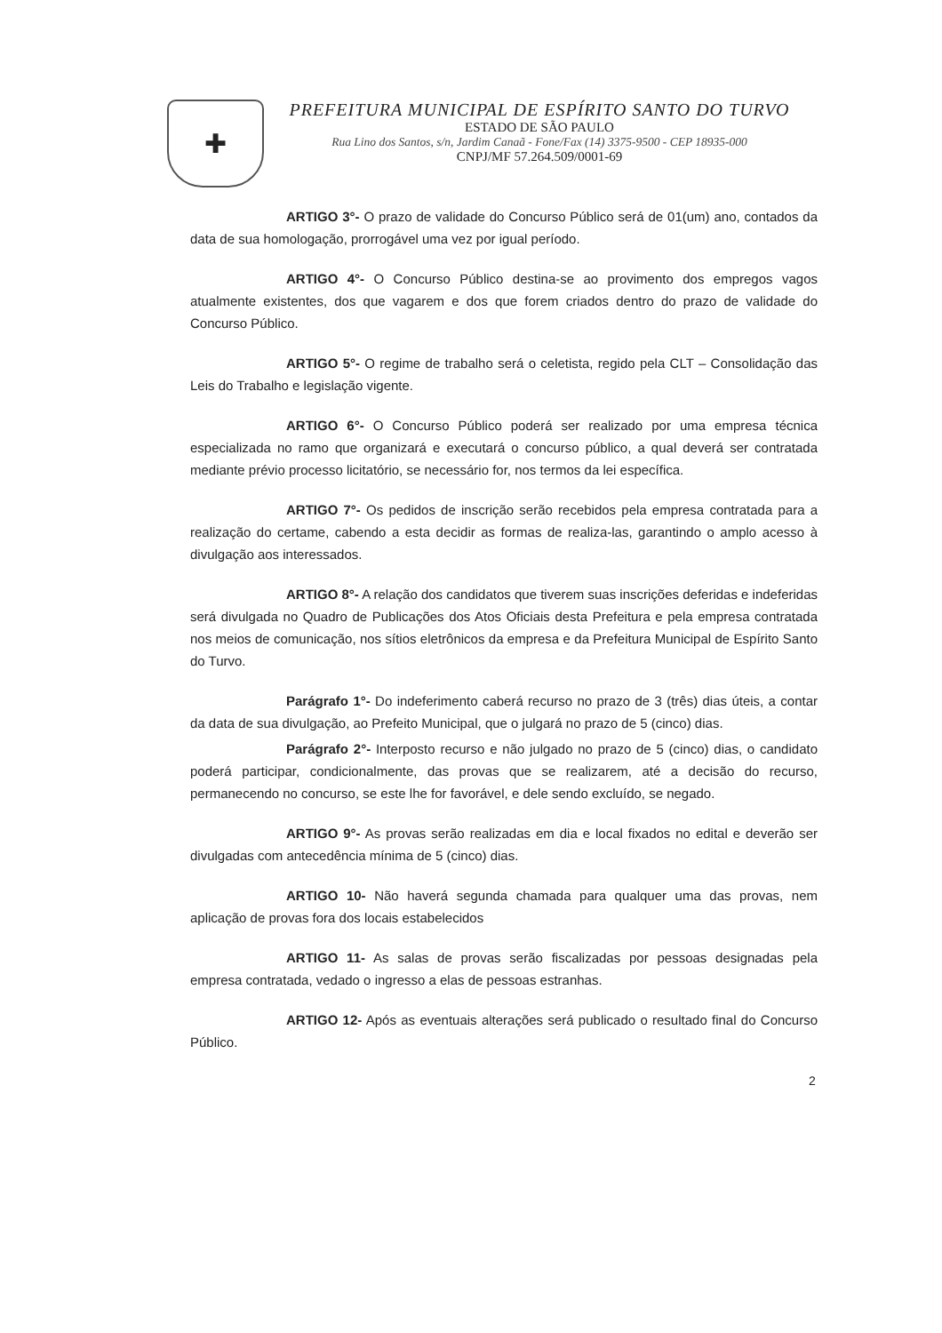✚
PREFEITURA MUNICIPAL DE ESPÍRITO SANTO DO TURVO
ESTADO DE SÃO PAULO
Rua Lino dos Santos, s/n, Jardim Canaã - Fone/Fax (14) 3375-9500 - CEP 18935-000
CNPJ/MF 57.264.509/0001-69
ARTIGO 3°- O prazo de validade do Concurso Público será de 01(um) ano, contados da data de sua homologação, prorrogável uma vez por igual período.
ARTIGO 4°- O Concurso Público destina-se ao provimento dos empregos vagos atualmente existentes, dos que vagarem e dos que forem criados dentro do prazo de validade do Concurso Público.
ARTIGO 5°- O regime de trabalho será o celetista, regido pela CLT – Consolidação das Leis do Trabalho e legislação vigente.
ARTIGO 6°- O Concurso Público poderá ser realizado por uma empresa técnica especializada no ramo que organizará e executará o concurso público, a qual deverá ser contratada mediante prévio processo licitatório, se necessário for, nos termos da lei específica.
ARTIGO 7°- Os pedidos de inscrição serão recebidos pela empresa contratada para a realização do certame, cabendo a esta decidir as formas de realiza-las, garantindo o amplo acesso à divulgação aos interessados.
ARTIGO 8°- A relação dos candidatos que tiverem suas inscrições deferidas e indeferidas será divulgada no Quadro de Publicações dos Atos Oficiais desta Prefeitura e pela empresa contratada nos meios de comunicação, nos sítios eletrônicos da empresa e da Prefeitura Municipal de Espírito Santo do Turvo.
Parágrafo 1°- Do indeferimento caberá recurso no prazo de 3 (três) dias úteis, a contar da data de sua divulgação, ao Prefeito Municipal, que o julgará no prazo de 5 (cinco) dias.
Parágrafo 2°- Interposto recurso e não julgado no prazo de 5 (cinco) dias, o candidato poderá participar, condicionalmente, das provas que se realizarem, até a decisão do recurso, permanecendo no concurso, se este lhe for favorável, e dele sendo excluído, se negado.
ARTIGO 9°- As provas serão realizadas em dia e local fixados no edital e deverão ser divulgadas com antecedência mínima de 5 (cinco) dias.
ARTIGO 10- Não haverá segunda chamada para qualquer uma das provas, nem aplicação de provas fora dos locais estabelecidos
ARTIGO 11- As salas de provas serão fiscalizadas por pessoas designadas pela empresa contratada, vedado o ingresso a elas de pessoas estranhas.
ARTIGO 12- Após as eventuais alterações será publicado o resultado final do Concurso Público.
2